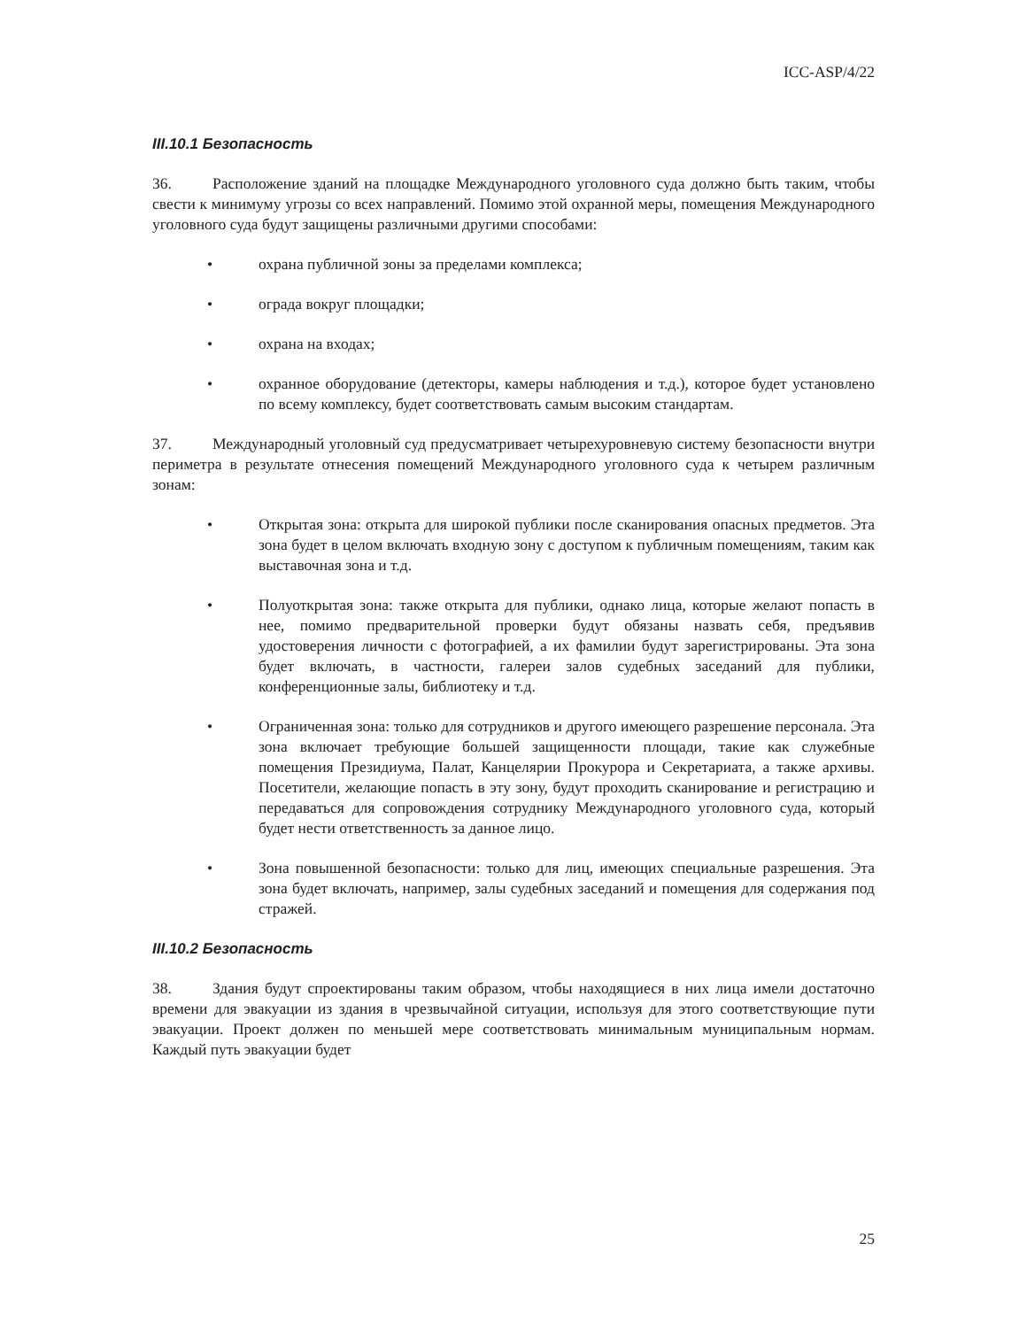ICC-ASP/4/22
III.10.1 Безопасность
36. Расположение зданий на площадке Международного уголовного суда должно быть таким, чтобы свести к минимуму угрозы со всех направлений. Помимо этой охранной меры, помещения Международного уголовного суда будут защищены различными другими способами:
• охрана публичной зоны за пределами комплекса;
• ограда вокруг площадки;
• охрана на входах;
• охранное оборудование (детекторы, камеры наблюдения и т.д.), которое будет установлено по всему комплексу, будет соответствовать самым высоким стандартам.
37. Международный уголовный суд предусматривает четырехуровневую систему безопасности внутри периметра в результате отнесения помещений Международного уголовного суда к четырем различным зонам:
• Открытая зона: открыта для широкой публики после сканирования опасных предметов. Эта зона будет в целом включать входную зону с доступом к публичным помещениям, таким как выставочная зона и т.д.
• Полуоткрытая зона: также открыта для публики, однако лица, которые желают попасть в нее, помимо предварительной проверки будут обязаны назвать себя, предъявив удостоверения личности с фотографией, а их фамилии будут зарегистрированы. Эта зона будет включать, в частности, галереи залов судебных заседаний для публики, конференционные залы, библиотеку и т.д.
• Ограниченная зона: только для сотрудников и другого имеющего разрешение персонала. Эта зона включает требующие большей защищенности площади, такие как служебные помещения Президиума, Палат, Канцелярии Прокурора и Секретариата, а также архивы. Посетители, желающие попасть в эту зону, будут проходить сканирование и регистрацию и передаваться для сопровождения сотруднику Международного уголовного суда, который будет нести ответственность за данное лицо.
• Зона повышенной безопасности: только для лиц, имеющих специальные разрешения. Эта зона будет включать, например, залы судебных заседаний и помещения для содержания под стражей.
III.10.2 Безопасность
38. Здания будут спроектированы таким образом, чтобы находящиеся в них лица имели достаточно времени для эвакуации из здания в чрезвычайной ситуации, используя для этого соответствующие пути эвакуации. Проект должен по меньшей мере соответствовать минимальным муниципальным нормам. Каждый путь эвакуации будет
25